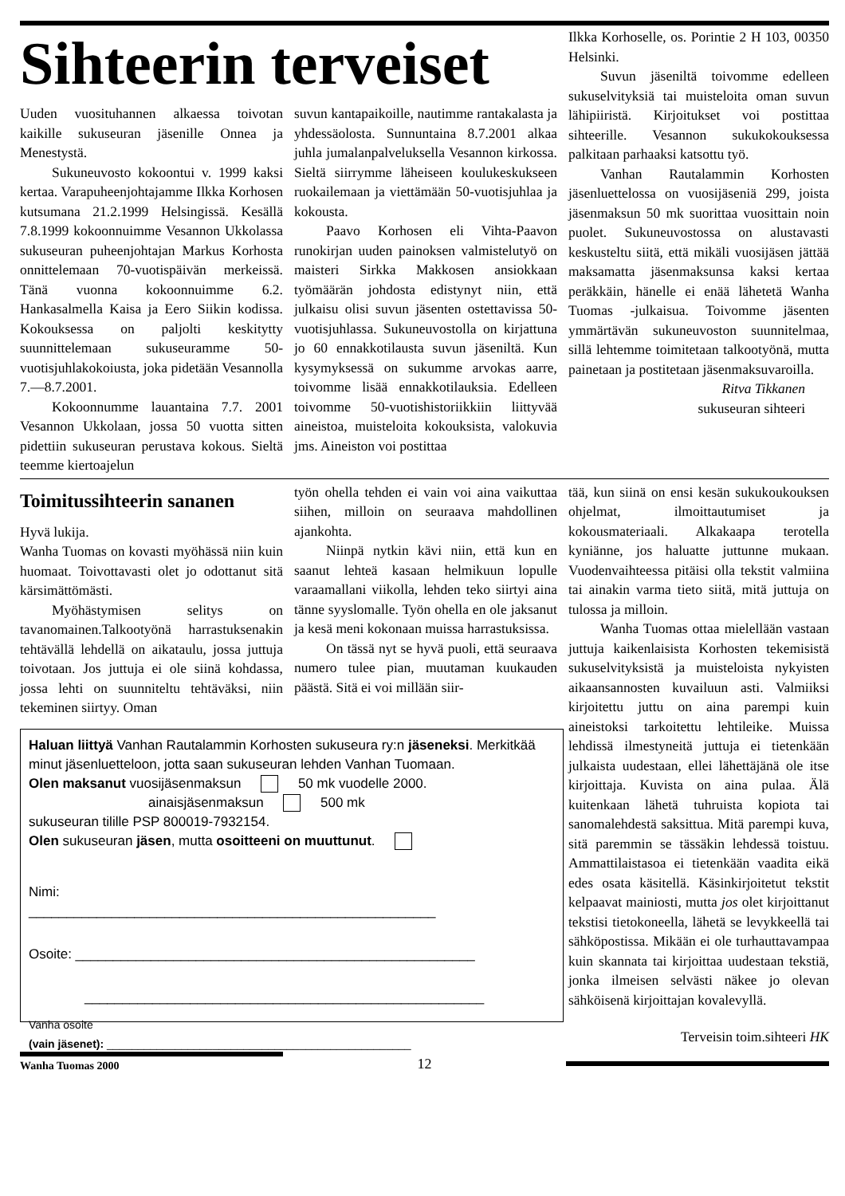Sihteerin terveiset
Uuden vuosituhannen alkaessa toivotan kaikille sukuseuran jäsenille Onnea ja Menestystä.
Sukuneuvosto kokoontui v. 1999 kaksi kertaa. Varapuheenjohtajamme Ilkka Korhosen kutsumana 21.2.1999 Helsingissä. Kesällä 7.8.1999 kokoonnuimme Vesannon Ukkolassa sukuseuran puheenjohtajan Markus Korhosta onnittelemaan 70-vuotispäivän merkeissä. Tänä vuonna kokoonnuimme 6.2. Hankasalmella Kaisa ja Eero Siikin kodissa. Kokouksessa on paljolti keskitytty suunnittelemaan sukuseuramme 50-vuotisjuhlakokoiusta, joka pidetään Vesannolla 7.—8.7.2001.
Kokoonnumme lauantaina 7.7. 2001 Vesannon Ukkolaan, jossa 50 vuotta sitten pidettiin sukuseuran perustava kokous. Sieltä teemme kiertoajelun
suvun kantapaikoille, nautimme rantakalasta ja yhdessäolosta. Sunnuntaina 8.7.2001 alkaa juhla jumalanpalveluksella Vesannon kirkossa. Sieltä siirrymme läheiseen koulukeskukseen ruokailemaan ja viettämään 50-vuotisjuhlaa ja kokousta.
Paavo Korhosen eli Vihta-Paavon runokirjan uuden painoksen valmistelutyö on maisteri Sirkka Makkosen ansiokkaan työmäärän johdosta edistynyt niin, että julkaisu olisi suvun jäsenten ostettavissa 50-vuotisjuhlassa. Sukuneuvostolla on kirjattuna jo 60 ennakkotilausta suvun jäseniltä. Kun kysymyksessä on sukumme arvokas aarre, toivomme lisää ennakkotilauksia. Edelleen toivomme 50-vuotishistoriikkiin liittyvää aineistoa, muisteloita kokouksista, valokuvia jms. Aineiston voi postittaa
Ilkka Korhoselle, os. Porintie 2 H 103, 00350 Helsinki.
Suvun jäseniltä toivomme edelleen sukuselvityksiä tai muisteloita oman suvun lähipiiristä. Kirjoitukset voi postittaa sihteerille. Vesannon sukukokouksessa palkitaan parhaaksi katsottu työ.
Vanhan Rautalammin Korhosten jäsenluettelossa on vuosijäseniä 299, joista jäsenmaksun 50 mk suorittaa vuosittain noin puolet. Sukuneuvostossa on alustavasti keskusteltu siitä, että mikäli vuosijäsen jättää maksamatta jäsenmaksunsa kaksi kertaa peräkkäin, hänelle ei enää lähetetä Wanha Tuomas -julkaisua. Toivomme jäsenten ymmärtävän sukuneuvoston suunnitelmaa, sillä lehtemme toimitetaan talkootyönä, mutta painetaan ja postitetaan jäsenmaksuvaroilla.
Ritva Tikkanen
sukuseuran sihteeri
Toimitussihteerin sananen
Hyvä lukija.
Wanha Tuomas on kovasti myöhässä niin kuin huomaat. Toivottavasti olet jo odottanut sitä kärsimättömästi.
Myöhästymisen selitys on tavanomainen.Talkootyönä harrastuksenakin tehtävällä lehdellä on aikataulu, jossa juttuja toivotaan. Jos juttuja ei ole siinä kohdassa, jossa lehti on suunniteltu tehtäväksi, niin tekeminen siirtyy. Oman
työn ohella tehden ei vain voi aina vaikuttaa siihen, milloin on seuraava mahdollinen ajankohta.
Niinpä nytkin kävi niin, että kun en saanut lehteä kasaan helmikuun lopulle varaamallani viikolla, lehden teko siirtyi aina tänne syyslomalle. Työn ohella en ole jaksanut ja kesä meni kokonaan muissa harrastuksissa.
On tässä nyt se hyvä puoli, että seuraava numero tulee pian, muutaman kuukauden päästä. Sitä ei voi millään siir-
Haluan liittyä Vanhan Rautalammin Korhosten sukuseura ry:n jäseneksi. Merkitkää minut jäsenluetteloon, jotta saan sukuseuran lehden Vanhan Tuomaan.
Olen maksanut vuosijäsenmaksun 50 mk vuodelle 2000.
ainaisjäsenmaksun 500 mk
sukuseuran tilille PSP 800019-7932154.
Olen sukuseuran jäsen, mutta osoitteeni on muuttunut.
Nimi:
______________________________________________________
Osoite: _____________________________________________________
_____________________________________________________
Vanha osoite
(vain jäsenet): _________________________________________________
tää, kun siinä on ensi kesän sukukoukouksen ohjelmat, ilmoittautumiset ja kokousmateriaali. Alkakaapa terotella kyniänne, jos haluatte juttunne mukaan. Vuodenvaihteessa pitäisi olla tekstit valmiina tai ainakin varma tieto siitä, mitä juttuja on tulossa ja milloin.
Wanha Tuomas ottaa mielellään vastaan juttuja kaikenlaisista Korhosten tekemisistä sukuselvityksistä ja muisteloista nykyisten aikaansannosten kuvailuun asti. Valmiiksi kirjoitettu juttu on aina parempi kuin aineistoksi tarkoitettu lehtileike. Muissa lehdissä ilmestyneitä juttuja ei tietenkään julkaista uudestaan, ellei lähettäjänä ole itse kirjoittaja. Kuvista on aina pulaa. Älä kuitenkaan lähetä tuhruista kopiota tai sanomalehdestä saksittua. Mitä parempi kuva, sitä paremmin se tässäkin lehdessä toistuu. Ammattilaistasoa ei tietenkään vaadita eikä edes osata käsitellä. Käsinkirjoitetut tekstit kelpaavat mainiosti, mutta jos olet kirjoittanut tekstisi tietokoneella, lähetä se levykkeellä tai sähköpostissa. Mikään ei ole turhauttavampaa kuin skannata tai kirjoittaa uudestaan tekstiä, jonka ilmeisen selvästi näkee jo olevan sähköisenä kirjoittajan kovalevyllä.
Terveisin toim.sihteeri HK
Wanha Tuomas 2000
12